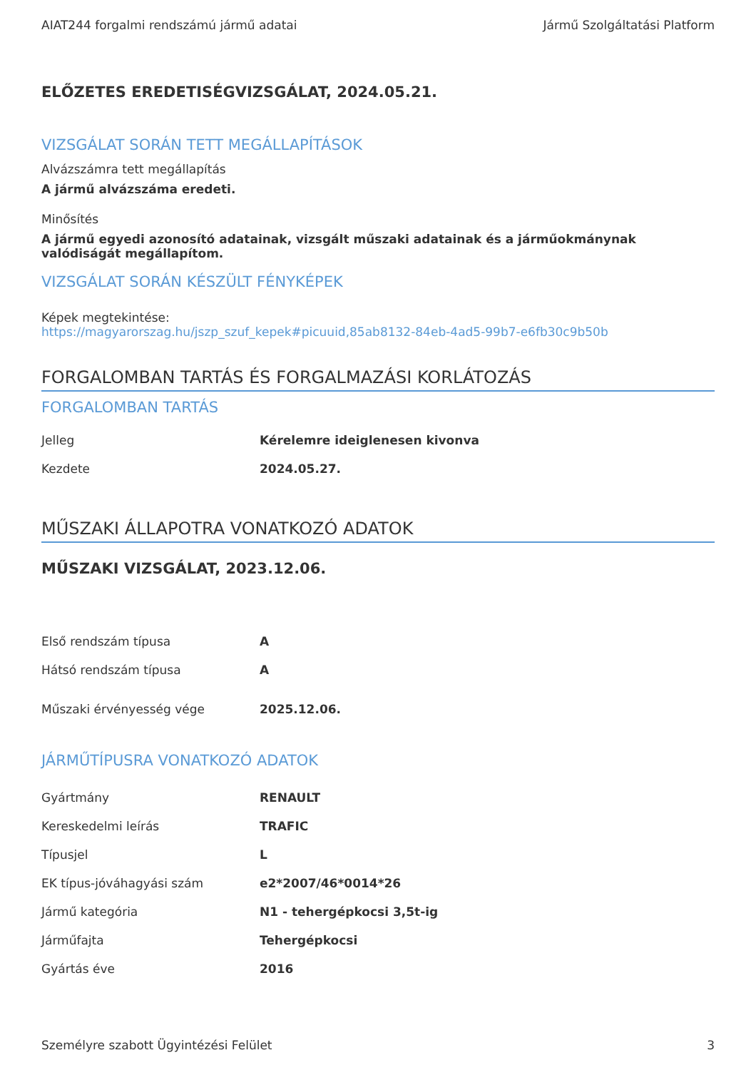AIAT244 forgalmi rendszámú jármű adatai Jármű Szolgáltatási Platform
ELŐZETES EREDETISÉGVIZSGÁLAT, 2024.05.21.
VIZSGÁLAT SORÁN TETT MEGÁLLAPÍTÁSOK
Alvázszámra tett megállapítás
A jármű alvázszáma eredeti.
Minősítés
A jármű egyedi azonosító adatainak, vizsgált műszaki adatainak és a járműokmánynak valódiságát megállapítom.
VIZSGÁLAT SORÁN KÉSZÜLT FÉNYKÉPEK
Képek megtekintése:
https://magyarorszag.hu/jszp_szuf_kepek#picuuid,85ab8132-84eb-4ad5-99b7-e6fb30c9b50b
FORGALOMBAN TARTÁS ÉS FORGALMAZÁSI KORLÁTOZÁS
FORGALOMBAN TARTÁS
| Jelleg | Kérelemre ideiglenesen kivonva |
| Kezdete | 2024.05.27. |
MŰSZAKI ÁLLAPOTRA VONATKOZÓ ADATOK
MŰSZAKI VIZSGÁLAT, 2023.12.06.
| Első rendszám típusa | A |
| Hátsó rendszám típusa | A |
| Műszaki érvényesség vége | 2025.12.06. |
JÁRMŰTÍPUSRA VONATKOZÓ ADATOK
| Gyártmány | RENAULT |
| Kereskedelmi leírás | TRAFIC |
| Típusjel | L |
| EK típus-jóváhagyási szám | e2*2007/46*0014*26 |
| Jármű kategória | N1 - tehergépkocsi 3,5t-ig |
| Járműfajta | Tehergépkocsi |
| Gyártás éve | 2016 |
Személyre szabott Ügyintézési Felület 3